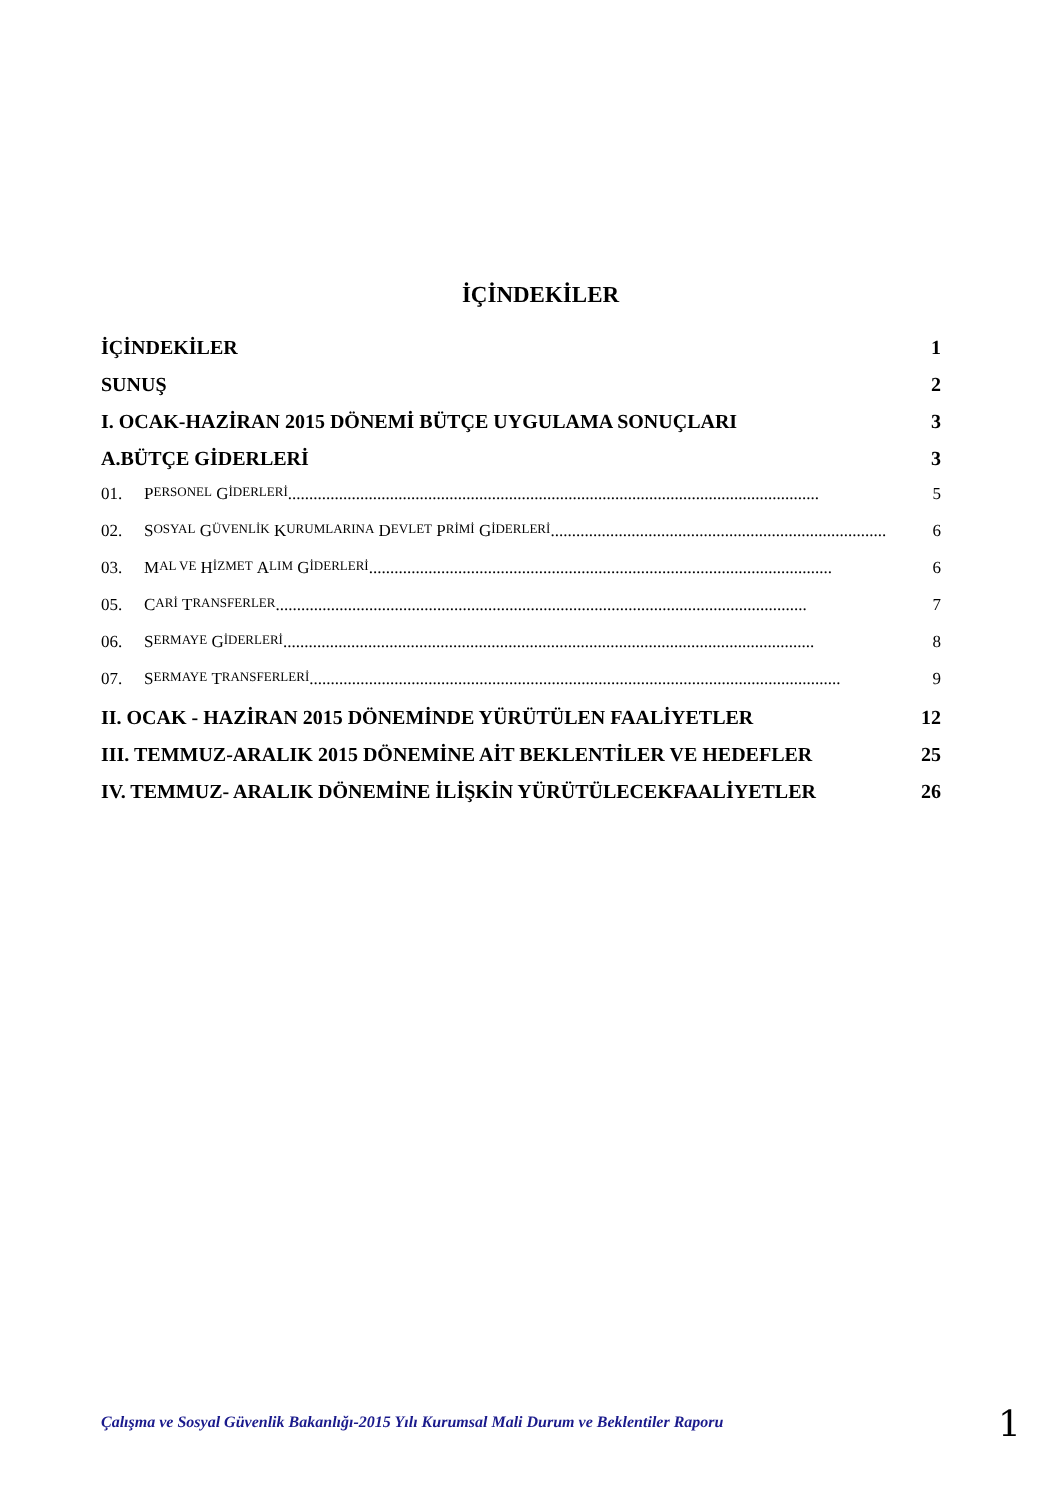İÇİNDEKİLER
İÇİNDEKİLER 1
SUNUŞ 2
I. OCAK-HAZİRAN 2015 DÖNEMİ BÜTÇE UYGULAMA SONUÇLARI 3
A.BÜTÇE GİDERLERİ 3
01. P ERSONEL G İDERLERİ............................................................................................................................. 5
02. S OSYAL G ÜVENLİK K URUMLARINA D EVLET P RİMİ G İDERLERİ............................................................................... 6
03. M AL VE H İZMET A LIM G İDERLERİ............................................................................................................. 6
05. C ARİ T RANSFERLER............................................................................................................................. 7
06. S ERMAYE G İDERLERİ............................................................................................................................. 8
07. S ERMAYE T RANSFERLERİ............................................................................................................................. 9
II. OCAK - HAZİRAN 2015 DÖNEMİNDE YÜRÜTÜLEN FAALİYETLER 12
III. TEMMUZ-ARALIK 2015 DÖNEMİNE AİT BEKLENTİLER VE HEDEFLER 25
IV. TEMMUZ- ARALIK DÖNEMİNE İLİŞKİN YÜRÜTÜLECEKFAALİYETLER 26
Çalışma ve Sosyal Güvenlik Bakanlığı-2015 Yılı Kurumsal Mali Durum ve Beklentiler Raporu
1